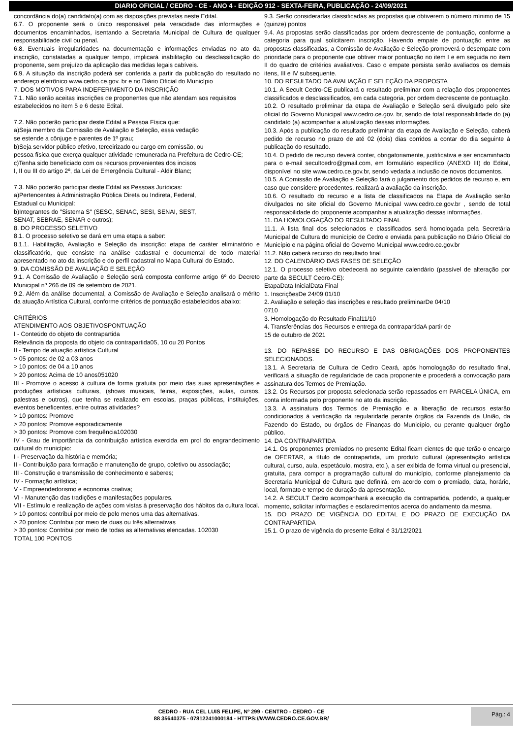DIARIO OFICIAL / CEDRO - CE - ANO 4 - EDIÇÃO 912 - SEXTA-FEIRA, PUBLICAÇÃO - 24/09/2021
concordância do(a) candidato(a) com as disposições previstas neste Edital.
6.7. O proponente será o único responsável pela veracidade das informações e documentos encaminhados, isentando a Secretaria Municipal de Cultura de qualquer responsabilidade civil ou penal.
6.8. Eventuais irregularidades na documentação e informações enviadas no ato da inscrição, constatadas a qualquer tempo, implicará inabilitação ou desclassificação do proponente, sem prejuízo da aplicação das medidas legais cabíveis.
6.9. A situação da inscrição poderá ser conferida a partir da publicação do resultado no endereço eletrônico www.cedro.ce.gov. br e no Diário Oficial do Município
7. DOS MOTIVOS PARA INDEFERIMENTO DA INSCRIÇÃO
7.1. Não serão aceitas inscrições de proponentes que não atendam aos requisitos
estabelecidos no item 5 e 6 deste Edital.
7.2. Não poderão participar deste Edital a Pessoa Física que:
a)Seja membro da Comissão de Avaliação e Seleção, essa vedação
se estende a cônjuge e parentes de 1º grau;
b)Seja servidor público efetivo, terceirizado ou cargo em comissão, ou
pessoa física que exerça qualquer atividade remunerada na Prefeitura de Cedro-CE;
c)Tenha sido beneficiado com os recursos provenientes dos incisos
I, II ou III do artigo 2º, da Lei de Emergência Cultural - Aldir Blanc;
7.3. Não poderão participar deste Edital as Pessoas Jurídicas:
a)Pertencentes à Administração Pública Direta ou Indireta, Federal,
Estadual ou Municipal:
b)Integrantes do "Sistema S" (SESC, SENAC, SESI, SENAI, SEST,
SENAT, SEBRAE, SENAR e outros);
8. DO PROCESSO SELETIVO
8.1. O processo seletivo se dará em uma etapa a saber:
8.1.1. Habilitação, Avaliação e Seleção da inscrição: etapa de caráter eliminatório e classificatório, que consiste na análise cadastral e documental de todo material apresentado no ato da inscrição e do perfil cadastral no Mapa Cultural do Estado.
9. DA COMISSÃO DE AVALIAÇÃO E SELEÇÃO
9.1. A Comissão de Avaliação e Seleção será composta conforme artigo 6º do Decreto Municipal nº 266 de 09 de setembro de 2021.
9.2. Além da análise documental, a Comissão de Avaliação e Seleção analisará o mérito da atuação Artística Cultural, conforme critérios de pontuação estabelecidos abaixo:
CRITÉRIOS
ATENDIMENTO AOS OBJETIVOSPONTUAÇÃO
I - Conteúdo do objeto de contrapartida
Relevância da proposta do objeto da contrapartida05, 10 ou 20 Pontos
II - Tempo de atuação artística Cultural
> 05 pontos: de 02 a 03 anos
> 10 pontos: de 04 a 10 anos
> 20 pontos: Acima de 10 anos051020
III - Promove o acesso à cultura de forma gratuita por meio das suas apresentações e produções artísticas culturais, (shows musicais, feiras, exposições, aulas, cursos, palestras e outros), que tenha se realizado em escolas, praças públicas, instituições, eventos beneficentes, entre outras atividades?
> 10 pontos: Promove
> 20 pontos: Promove esporadicamente
> 30 pontos: Promove com frequência102030
IV - Grau de importância da contribuição artística exercida em prol do engrandecimento cultural do município:
I - Preservação da história e memória;
II - Contribuição para formação e manutenção de grupo, coletivo ou associação;
III - Construção e transmissão de conhecimento e saberes;
IV - Formação artística;
V - Empreendedorismo e economia criativa;
VI - Manutenção das tradições e manifestações populares.
VII - Estímulo e realização de ações com vistas à preservação dos hábitos da cultura local.
> 10 pontos: contribui por meio de pelo menos uma das alternativas.
> 20 pontos: Contribui por meio de duas ou três alternativas
> 30 pontos: Contribui por meio de todas as alternativas elencadas. 102030
TOTAL 100 PONTOS
9.3. Serão consideradas classificadas as propostas que obtiverem o número mínimo de 15 (quinze) pontos
9.4. As propostas serão classificadas por ordem decrescente de pontuação, conforme a categoria para qual solicitarem inscrição. Havendo empate de pontuação entre as propostas classificadas, a Comissão de Avaliação e Seleção promoverá o desempate com prioridade para o proponente que obtiver maior pontuação no item I e em seguida no item II do quadro de critérios avaliativos. Caso o empate persista serão avaliados os demais itens, III e IV subsequente.
10. DO RESULTADO DA AVALIAÇÃO E SELEÇÃO DA PROPOSTA
10.1. A Secult Cedro-CE publicará o resultado preliminar com a relação dos proponentes classificados e desclassificados, em cada categoria, por ordem decrescente de pontuação.
10.2. O resultado preliminar da etapa de Avaliação e Seleção será divulgado pelo site oficial do Governo Municipal www.cedro.ce.gov. br, sendo de total responsabilidade do (a) candidato (a) acompanhar a atualização dessas informações.
10.3. Após a publicação do resultado preliminar da etapa de Avaliação e Seleção, caberá pedido de recurso no prazo de até 02 (dois) dias corridos a contar do dia seguinte à publicação do resultado.
10.4. O pedido de recurso deverá conter, obrigatoriamente, justificativa e ser encaminhado para o e-mail secultcedro@gmail.com, em formulário específico (ANEXO III) do Edital, disponível no site www.cedro.ce.gov.br, sendo vedada a inclusão de novos documentos.
10.5. A Comissão de Avaliação e Seleção fará o julgamento dos pedidos de recurso e, em caso que considere procedentes, realizará a avaliação da inscrição.
10.6. O resultado do recurso e a lista de classificados na Etapa de Avaliação serão divulgados no site oficial do Governo Municipal www.cedro.ce.gov.br , sendo de total responsabilidade do proponente acompanhar a atualização dessas informações.
11. DA HOMOLOGAÇÃO DO RESULTADO FINAL
11.1. A lista final dos selecionados e classificados será homologada pela Secretária Municipal de Cultura do município de Cedro e enviada para publicação no Diário Oficial do Município e na página oficial do Governo Municipal www.cedro.ce.gov.br
11.2. Não caberá recurso do resultado final
12. DO CALENDÁRIO DAS FASES DE SELEÇÃO
12.1. O processo seletivo obedecerá ao seguinte calendário (passível de alteração por parte da SECULT Cedro-CE):
EtapaData InicialData Final
1. InscriçõesDe 24/09 01/10
2. Avaliação e seleção das inscrições e resultado preliminarDe 04/10
0710
3. Homologação do Resultado Final11/10
4. Transferências dos Recursos e entrega da contrapartidaA partir de
15 de outubro de 2021
13. DO REPASSE DO RECURSO E DAS OBRIGAÇÕES DOS PROPONENTES SELECIONADOS.
13.1. A Secretaria de Cultura de Cedro Ceará, após homologação do resultado final, verificará a situação de regularidade de cada proponente e procederá a convocação para assinatura dos Termos de Premiação.
13.2. Os Recursos por proposta selecionada serão repassados em PARCELA ÚNICA, em conta informada pelo proponente no ato da inscrição.
13.3. A assinatura dos Termos de Premiação e a liberação de recursos estarão condicionados à verificação da regularidade perante órgãos da Fazenda da União, da Fazendo do Estado, ou órgãos de Finanças do Município, ou perante qualquer órgão público.
14. DA CONTRAPARTIDA
14.1. Os proponentes premiados no presente Edital ficam cientes de que terão o encargo de OFERTAR, a título de contrapartida, um produto cultural (apresentação artística cultural, curso, aula, espetáculo, mostra, etc.), a ser exibida de forma virtual ou presencial, gratuita, para compor a programação cultural do município, conforme planejamento da Secretaria Municipal de Cultura que definirá, em acordo com o premiado, data, horário, local, formato e tempo de duração da apresentação.
14.2. A SECULT Cedro acompanhará a execução da contrapartida, podendo, a qualquer momento, solicitar informações e esclarecimentos acerca do andamento da mesma.
15. DO PRAZO DE VIGÊNCIA DO EDITAL E DO PRAZO DE EXECUÇÃO DA CONTRAPARTIDA
15.1. O prazo de vigência do presente Edital é 31/12/2021
CEDRO - RUA CEL LUIS FELIPE, Nº 299 - CENTRO - CEDRO - CE
88 35640375 - 07812241000184 - HTTPS://WWW.CEDRO.CE.GOV.BR/
Pág.: 4